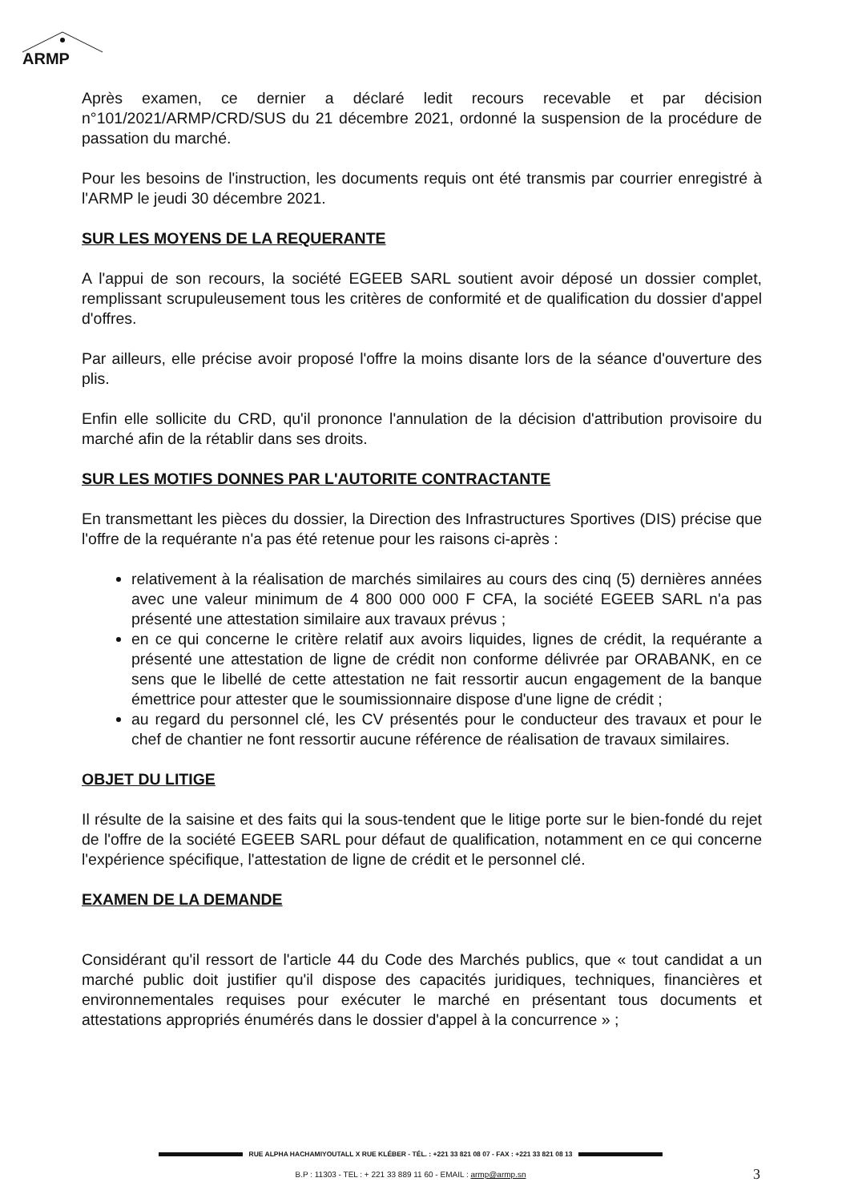ARMP
Après examen, ce dernier a déclaré ledit recours recevable et par décision n°101/2021/ARMP/CRD/SUS du 21 décembre 2021, ordonné la suspension de la procédure de passation du marché.
Pour les besoins de l'instruction, les documents requis ont été transmis par courrier enregistré à l'ARMP le jeudi 30 décembre 2021.
SUR LES MOYENS DE LA REQUERANTE
A l'appui de son recours, la société EGEEB SARL soutient avoir déposé un dossier complet, remplissant scrupuleusement tous les critères de conformité et de qualification du dossier d'appel d'offres.
Par ailleurs, elle précise avoir proposé l'offre la moins disante lors de la séance d'ouverture des plis.
Enfin elle sollicite du CRD, qu'il prononce l'annulation de la décision d'attribution provisoire du marché afin de la rétablir dans ses droits.
SUR LES MOTIFS DONNES PAR L'AUTORITE CONTRACTANTE
En transmettant les pièces du dossier, la Direction des Infrastructures Sportives (DIS) précise que l'offre de la requérante n'a pas été retenue pour les raisons ci-après :
relativement à la réalisation de marchés similaires au cours des cinq (5) dernières années avec une valeur minimum de 4 800 000 000 F CFA, la société EGEEB SARL n'a pas présenté une attestation similaire aux travaux prévus ;
en ce qui concerne le critère relatif aux avoirs liquides, lignes de crédit, la requérante a présenté une attestation de ligne de crédit non conforme délivrée par ORABANK, en ce sens que le libellé de cette attestation ne fait ressortir aucun engagement de la banque émettrice pour attester que le soumissionnaire dispose d'une ligne de crédit ;
au regard du personnel clé, les CV présentés pour le conducteur des travaux et pour le chef de chantier ne font ressortir aucune référence de réalisation de travaux similaires.
OBJET DU LITIGE
Il résulte de la saisine et des faits qui la sous-tendent que le litige porte sur le bien-fondé du rejet de l'offre de la société EGEEB SARL pour défaut de qualification, notamment en ce qui concerne l'expérience spécifique, l'attestation de ligne de crédit et le personnel clé.
EXAMEN DE LA DEMANDE
Considérant qu'il ressort de l'article 44 du Code des Marchés publics, que « tout candidat a un marché public doit justifier qu'il dispose des capacités juridiques, techniques, financières et environnementales requises pour exécuter le marché en présentant tous documents et attestations appropriés énumérés dans le dossier d'appel à la concurrence » ;
RUE ALPHA HACHAMIYOUTALL X RUE KLÉBER - TÉL. : +221 33 821 08 07 - FAX : +221 33 821 08 13
B.P : 11303 - TEL : + 221 33 889 11 60 - EMAIL : armp@armp.sn 3